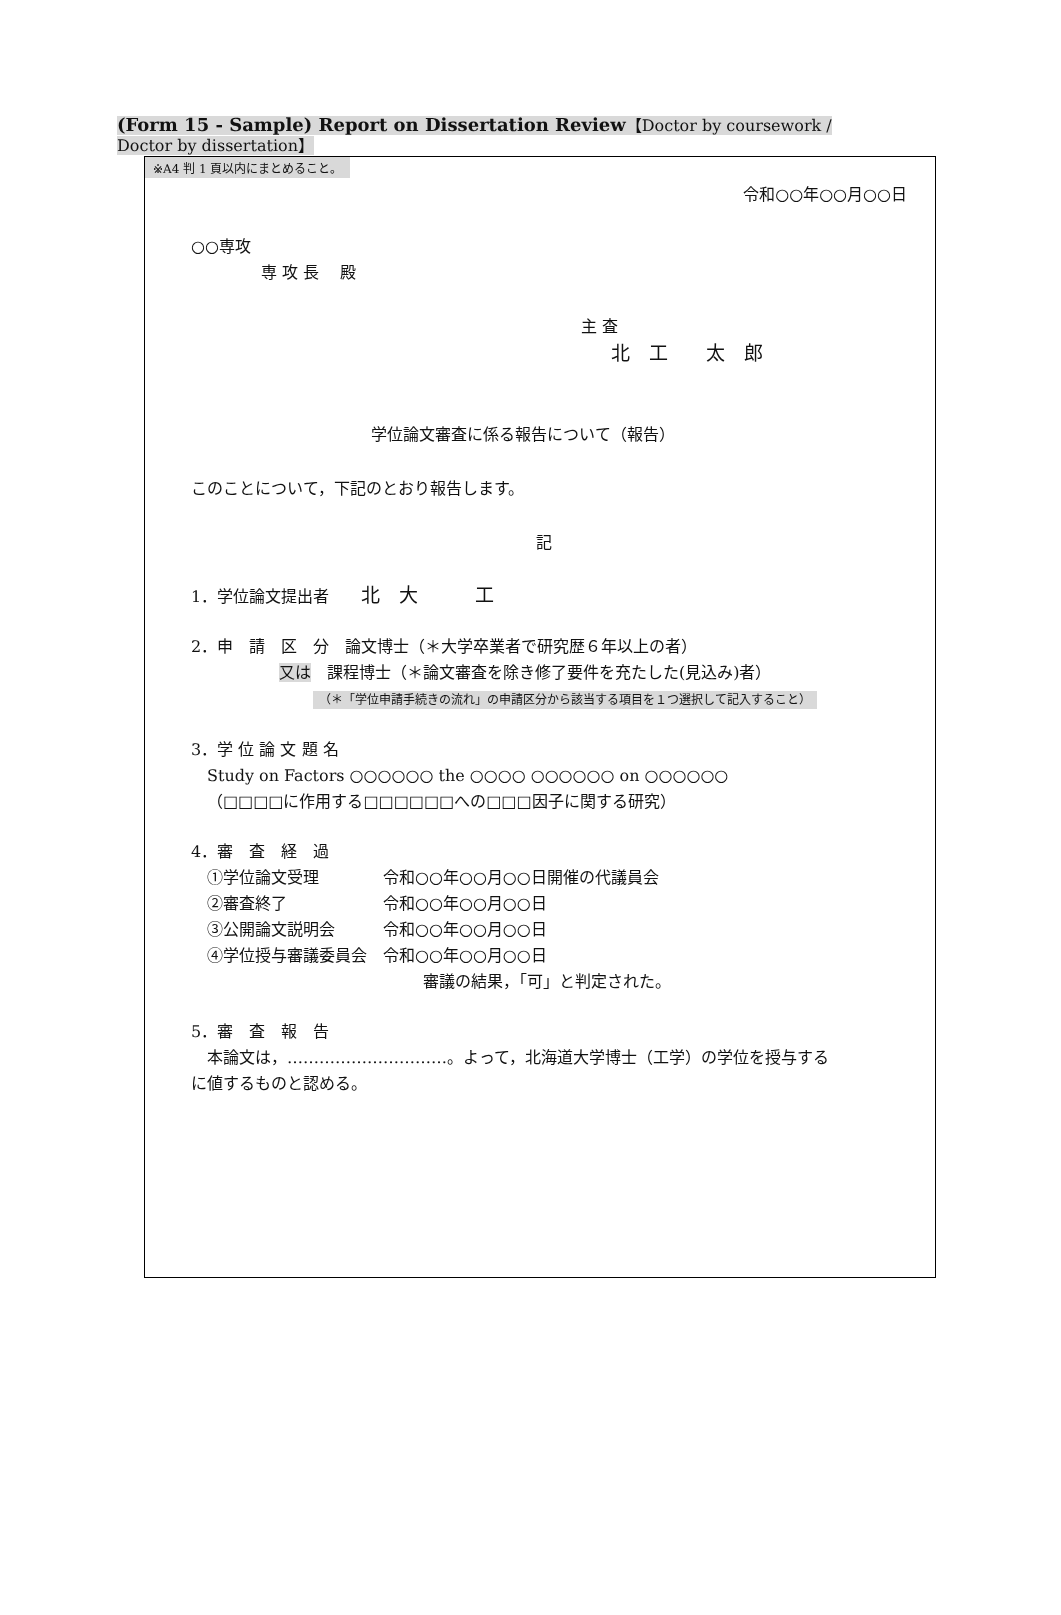(Form 15 - Sample) Report on Dissertation Review【Doctor by coursework / Doctor by dissertation】
※A4 判 1 頁以内にまとめること。
令和○○年○○月○○日
○○専攻
専 攻 長　 殿
主 査
北　工　　太　郎
学位論文審査に係る報告について（報告）
このことについて，下記のとおり報告します。
記
1．学位論文提出者　　北　大　　　工
2．申　請　区　分　論文博士（＊大学卒業者で研究歴６年以上の者）
又は　課程博士（＊論文審査を除き修了要件を充たした(見込み)者）
（＊「学位申請手続きの流れ」の申請区分から該当する項目を１つ選択して記入すること）
3．学 位 論 文 題 名
Study on Factors ○○○○○○ the ○○○○ ○○○○○○ on ○○○○○○
（□□□□に作用する□□□□□□への□□□因子に関する研究）
4．審　査　経　過
①学位論文受理　　　　令和○○年○○月○○日開催の代議員会
②審査終了　　　　　　令和○○年○○月○○日
③公開論文説明会　　　令和○○年○○月○○日
④学位授与審議委員会　令和○○年○○月○○日
審議の結果，「可」と判定された。
5．審　査　報　告
本論文は，…………………………。よって，北海道大学博士（工学）の学位を授与する
に値するものと認める。